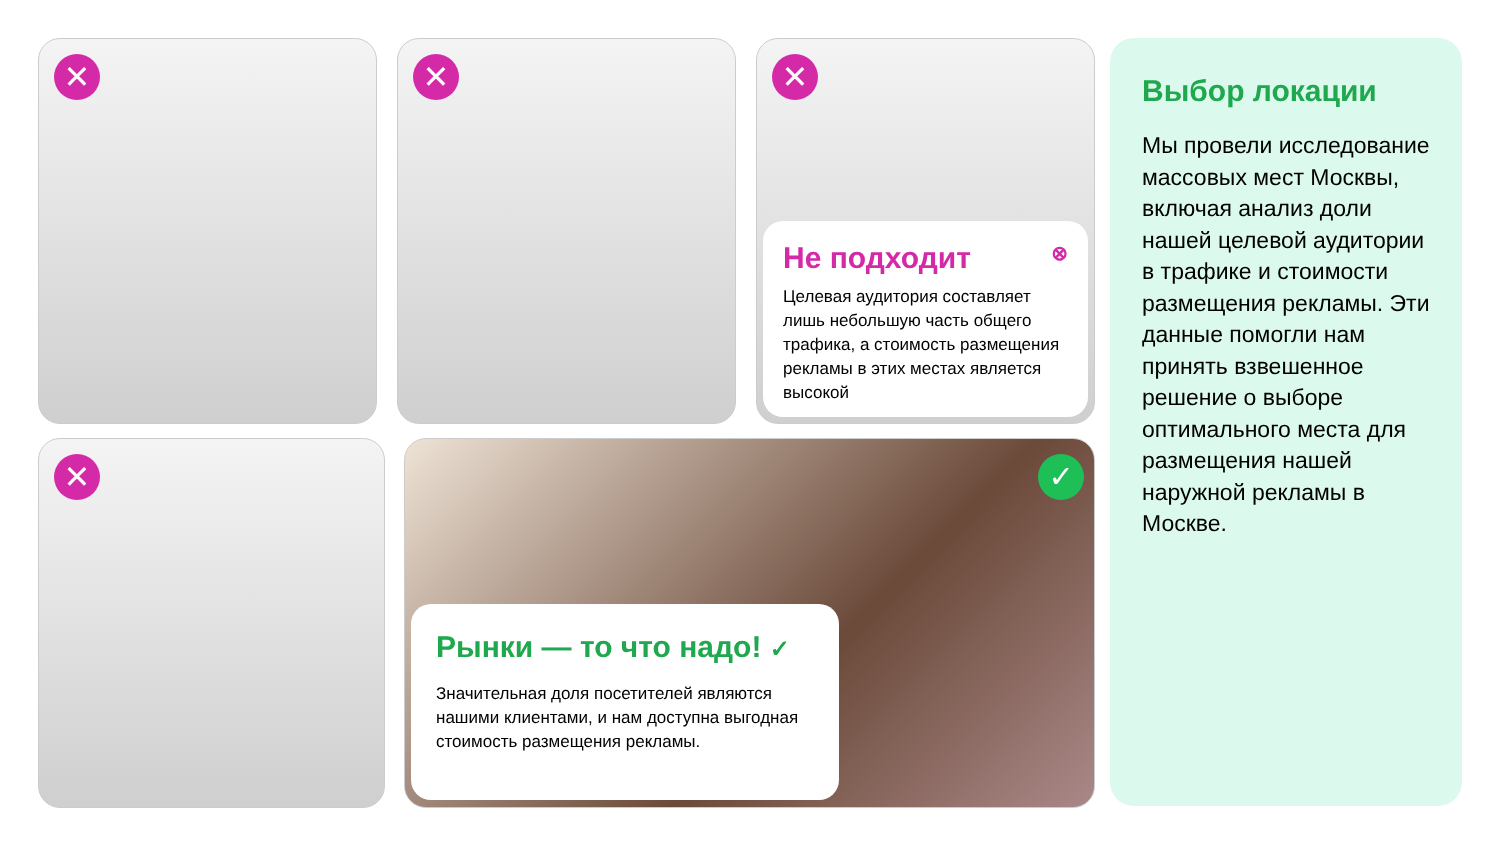✕ ✕
✕
Не подходит ⊗
Целевая аудитория составляет лишь небольшую часть общего трафика, а стоимость размещения рекламы в этих местах является высокой
✕
✓
Рынки — то что надо! ✓
Значительная доля посетителей являются нашими клиентами, и нам доступна выгодная стоимость размещения рекламы.
Выбор локации
Мы провели исследование массовых мест Москвы, включая анализ доли нашей целевой аудитории в трафике и стоимости размещения рекламы. Эти данные помогли нам принять взвешенное решение о выборе оптимального места для размещения нашей наружной рекламы в Москве.